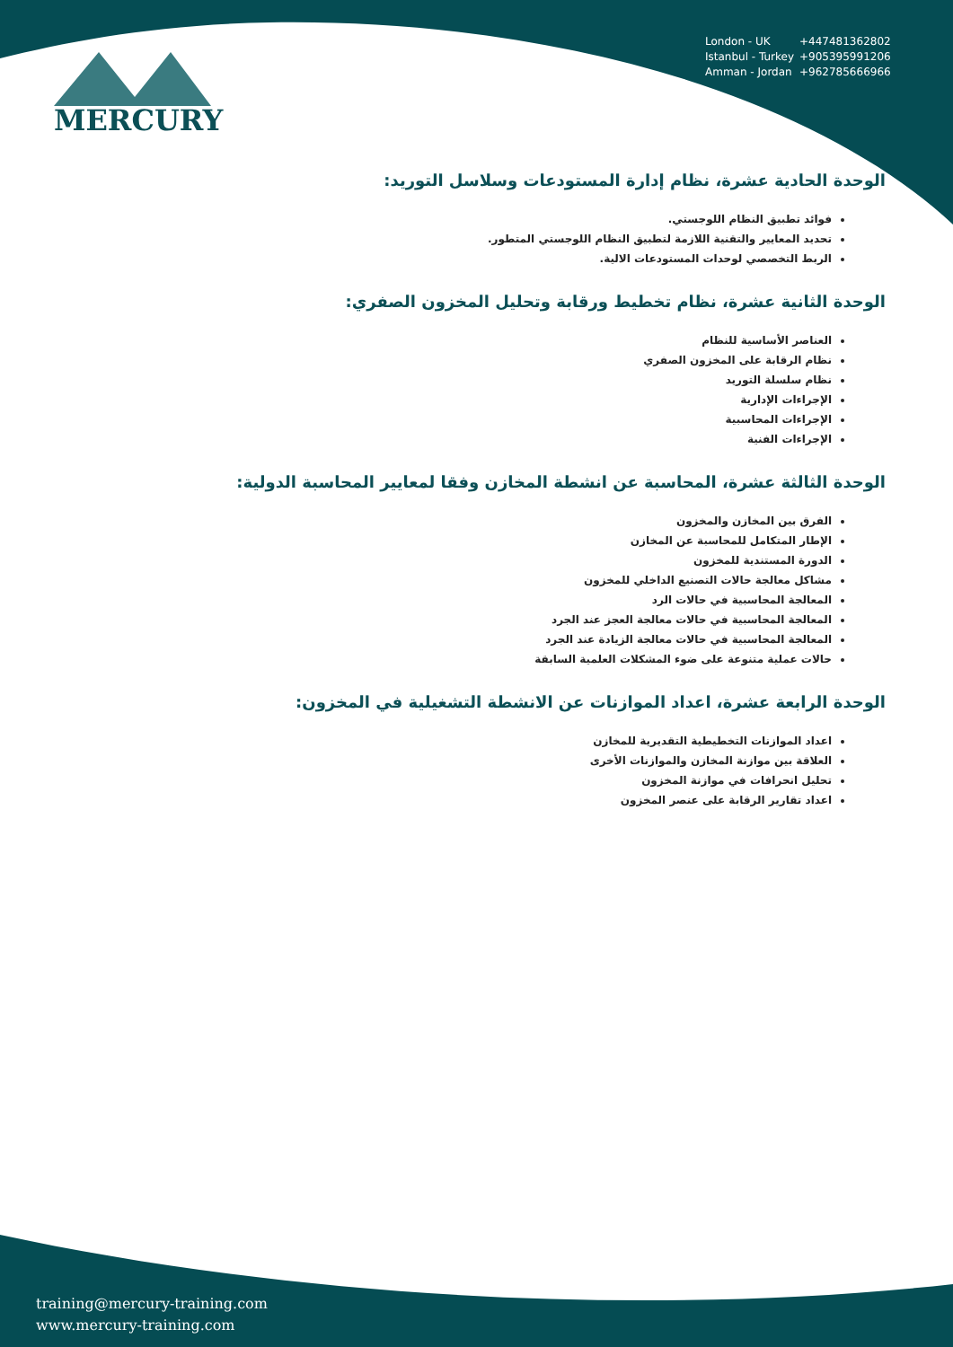MERCURY
London - UK +447481362802
Istanbul - Turkey +905395991206
Amman - Jordan +962785666966
الوحدة الحادية عشرة، نظام إدارة المستودعات وسلاسل التوريد:
فوائد تطبيق النظام اللوجستي.
تحديد المعايير والتقنية اللازمة لتطبيق النظام اللوجستي المتطور.
الربط التخصصي لوحدات المستودعات الالية.
الوحدة الثانية عشرة، نظام تخطيط ورقابة وتحليل المخزون الصفري:
العناصر الأساسية للنظام
نظام الرقابة على المخزون الصفري
نظام سلسلة التوريد
الإجراءات الإدارية
الإجراءات المحاسبية
الإجراءات الفنية
الوحدة الثالثة عشرة، المحاسبة عن انشطة المخازن وفقا لمعايير المحاسبة الدولية:
الفرق بين المخازن والمخزون
الإطار المتكامل للمحاسبة عن المخازن
الدورة المستندية للمخزون
مشاكل معالجة حالات التصنيع الداخلي للمخزون
المعالجة المحاسبية في حالات الرد
المعالجة المحاسبية في حالات معالجة العجز عند الجرد
المعالجة المحاسبية في حالات معالجة الزيادة عند الجرد
حالات عملية متنوعة على ضوء المشكلات العلمية السابقة
الوحدة الرابعة عشرة، اعداد الموازنات عن الانشطة التشغيلية في المخزون:
اعداد الموازنات التخطيطية التقديرية للمخازن
العلاقة بين موازنة المخازن والموازنات الأخرى
تحليل انحرافات في موازنة المخزون
اعداد تقارير الرقابة على عنصر المخزون
training@mercury-training.com
www.mercury-training.com